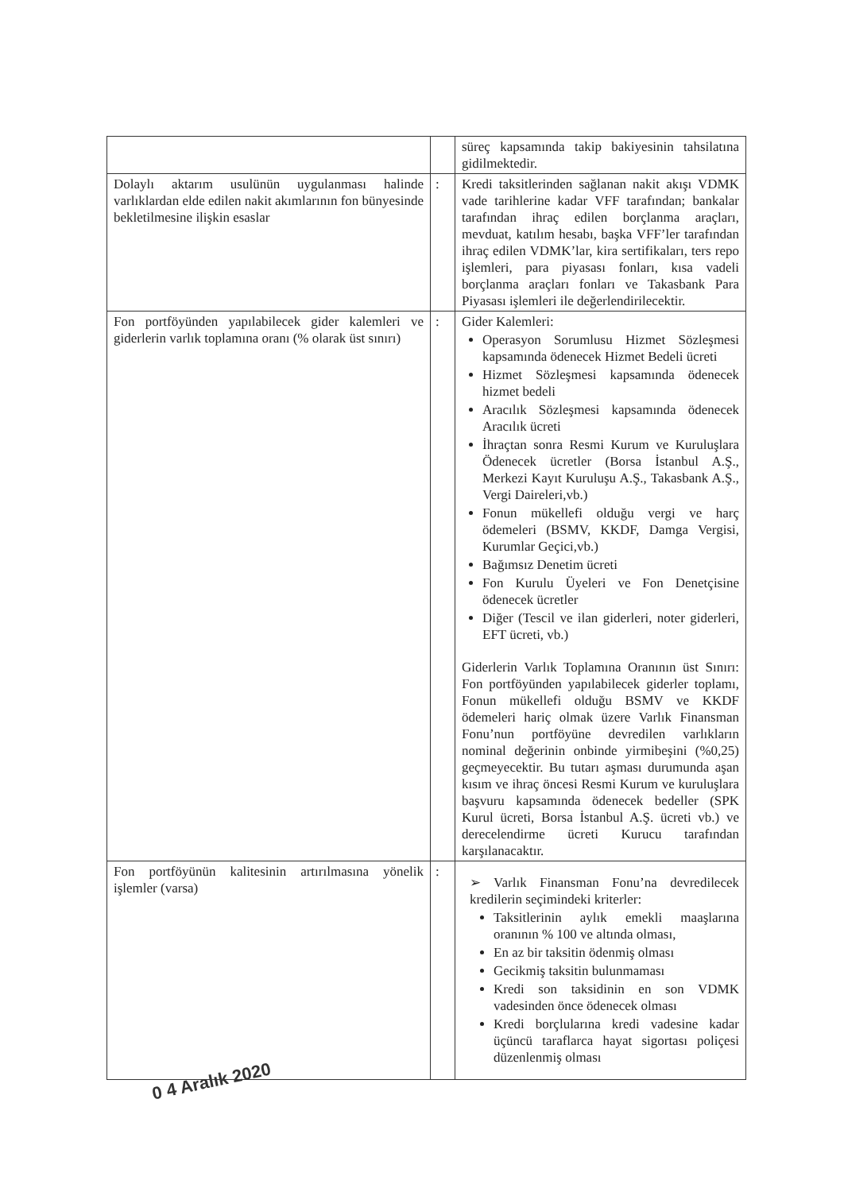| | | süreç kapsamında takip bakiyesinin tahsilatına gidilmektedir. |
| Dolaylı aktarım usulünün uygulanması halinde varlıklardan elde edilen nakit akımlarının fon bünyesinde bekletilmesine ilişkin esaslar | : | Kredi taksitlerinden sağlanan nakit akışı VDMK vade tarihlerine kadar VFF tarafından; bankalar tarafından ihraç edilen borçlanma araçları, mevduat, katılım hesabı, başka VFF’ler tarafından ihraç edilen VDMK’lar, kira sertifikaları, ters repo işlemleri, para piyasası fonları, kısa vadeli borçlanma araçları fonları ve Takasbank Para Piyasası işlemleri ile değerlendirilecektir. |
| Fon portföyünden yapılabilecek gider kalemleri ve giderlerin varlık toplamına oranı (% olarak üst sınırı) | : | Gider Kalemleri: Operasyon Sorumlusu Hizmet Sözleşmesi kapsamında ödenecek Hizmet Bedeli ücreti Hizmet Sözleşmesi kapsamında ödenecek hizmet bedeli Aracılık Sözleşmesi kapsamında ödenecek Aracılık ücreti İhraçtan sonra Resmi Kurum ve Kuruluşlara Ödenecek ücretler (Borsa İstanbul A.Ş., Merkezi Kayıt Kuruluşu A.Ş., Takasbank A.Ş., Vergi Daireleri,vb.) Fonun mükellefi olduğu vergi ve harç ödemeleri (BSMV, KKDF, Damga Vergisi, Kurumlar Geçici,vb.) Bağımsız Denetim ücreti Fon Kurulu Üyeleri ve Fon Denetçisine ödenecek ücretler Diğer (Tescil ve ilan giderleri, noter giderleri, EFT ücreti, vb.) Giderlerin Varlık Toplamına Oranının üst Sınırı: Fon portföyünden yapılabilecek giderler toplamı, Fonun mükellefi olduğu BSMV ve KKDF ödemeleri hariç olmak üzere Varlık Finansman Fonu’nun portföyüne devredilen varlıkların nominal değerinin onbinde yirmibeşini (%0,25) geçmeyecektir. Bu tutarı aşması durumunda aşan kısım ve ihraç öncesi Resmi Kurum ve kuruluşlara başvuru kapsamında ödenecek bedeller (SPK Kurul ücreti, Borsa İstanbul A.Ş. ücreti vb.) ve derecelendirme ücreti Kurucu tarafından karşılanacaktır. |
| Fon portföyünün kalitesinin artırılmasına yönelik işlemler (varsa) | : | ➢ Varlık Finansman Fonu’na devredilecek kredilerin seçimindeki kriterler: Taksitlerinin aylık emekli maaşlarına oranının % 100 ve altında olması, En az bir taksitin ödenmiş olması Gecikmiş taksitin bulunmaması Kredi son taksidinin en son VDMK vadesinden önce ödenecek olması Kredi borçlularına kredi vadesine kadar üçüncü taraflarca hayat sigortası poliçesi düzenlenmiş olması |
0 4 Aralık 2020